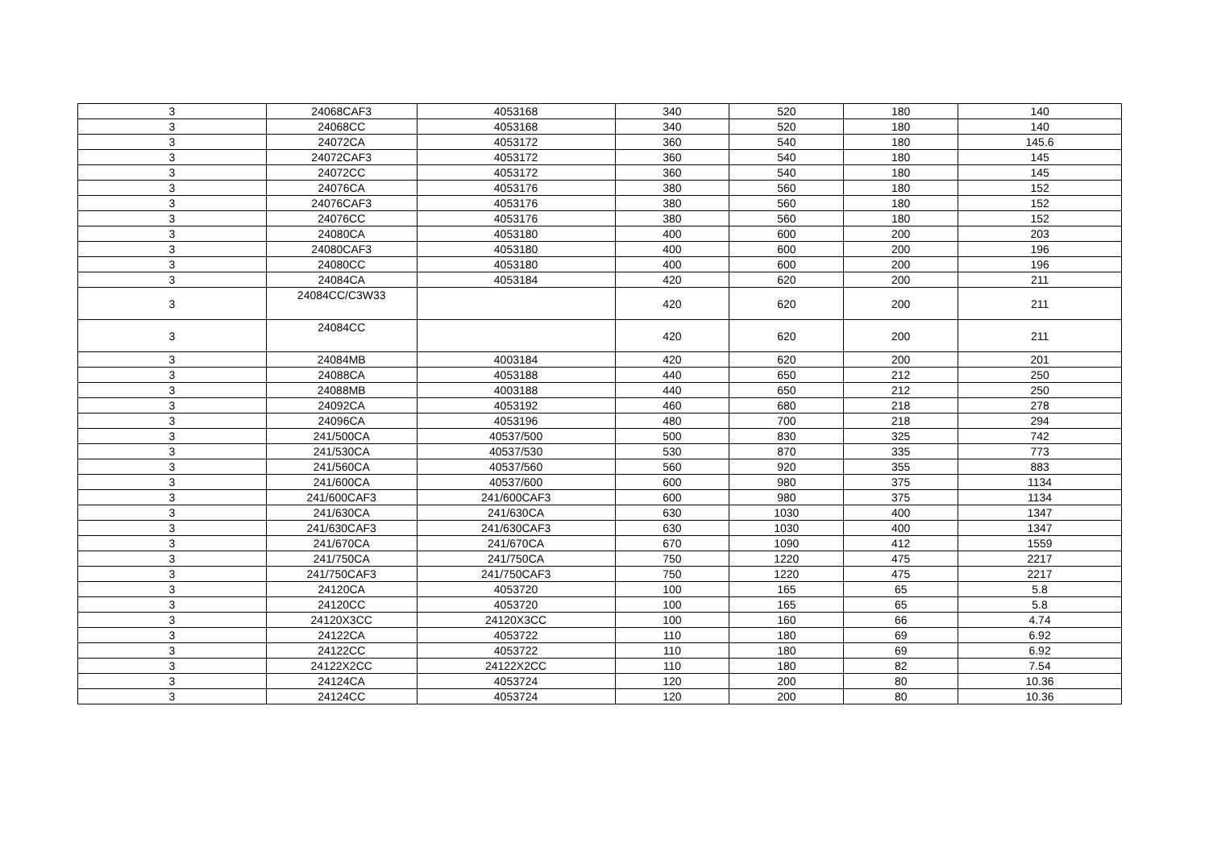| 3 | 24068CAF3 | 4053168 | 340 | 520 | 180 | 140 |
| 3 | 24068CC | 4053168 | 340 | 520 | 180 | 140 |
| 3 | 24072CA | 4053172 | 360 | 540 | 180 | 145.6 |
| 3 | 24072CAF3 | 4053172 | 360 | 540 | 180 | 145 |
| 3 | 24072CC | 4053172 | 360 | 540 | 180 | 145 |
| 3 | 24076CA | 4053176 | 380 | 560 | 180 | 152 |
| 3 | 24076CAF3 | 4053176 | 380 | 560 | 180 | 152 |
| 3 | 24076CC | 4053176 | 380 | 560 | 180 | 152 |
| 3 | 24080CA | 4053180 | 400 | 600 | 200 | 203 |
| 3 | 24080CAF3 | 4053180 | 400 | 600 | 200 | 196 |
| 3 | 24080CC | 4053180 | 400 | 600 | 200 | 196 |
| 3 | 24084CA | 4053184 | 420 | 620 | 200 | 211 |
| 3 | 24084CC/C3W33 | | 420 | 620 | 200 | 211 |
| 3 | 24084CC | | 420 | 620 | 200 | 211 |
| 3 | 24084MB | 4003184 | 420 | 620 | 200 | 201 |
| 3 | 24088CA | 4053188 | 440 | 650 | 212 | 250 |
| 3 | 24088MB | 4003188 | 440 | 650 | 212 | 250 |
| 3 | 24092CA | 4053192 | 460 | 680 | 218 | 278 |
| 3 | 24096CA | 4053196 | 480 | 700 | 218 | 294 |
| 3 | 241/500CA | 40537/500 | 500 | 830 | 325 | 742 |
| 3 | 241/530CA | 40537/530 | 530 | 870 | 335 | 773 |
| 3 | 241/560CA | 40537/560 | 560 | 920 | 355 | 883 |
| 3 | 241/600CA | 40537/600 | 600 | 980 | 375 | 1134 |
| 3 | 241/600CAF3 | 241/600CAF3 | 600 | 980 | 375 | 1134 |
| 3 | 241/630CA | 241/630CA | 630 | 1030 | 400 | 1347 |
| 3 | 241/630CAF3 | 241/630CAF3 | 630 | 1030 | 400 | 1347 |
| 3 | 241/670CA | 241/670CA | 670 | 1090 | 412 | 1559 |
| 3 | 241/750CA | 241/750CA | 750 | 1220 | 475 | 2217 |
| 3 | 241/750CAF3 | 241/750CAF3 | 750 | 1220 | 475 | 2217 |
| 3 | 24120CA | 4053720 | 100 | 165 | 65 | 5.8 |
| 3 | 24120CC | 4053720 | 100 | 165 | 65 | 5.8 |
| 3 | 24120X3CC | 24120X3CC | 100 | 160 | 66 | 4.74 |
| 3 | 24122CA | 4053722 | 110 | 180 | 69 | 6.92 |
| 3 | 24122CC | 4053722 | 110 | 180 | 69 | 6.92 |
| 3 | 24122X2CC | 24122X2CC | 110 | 180 | 82 | 7.54 |
| 3 | 24124CA | 4053724 | 120 | 200 | 80 | 10.36 |
| 3 | 24124CC | 4053724 | 120 | 200 | 80 | 10.36 |